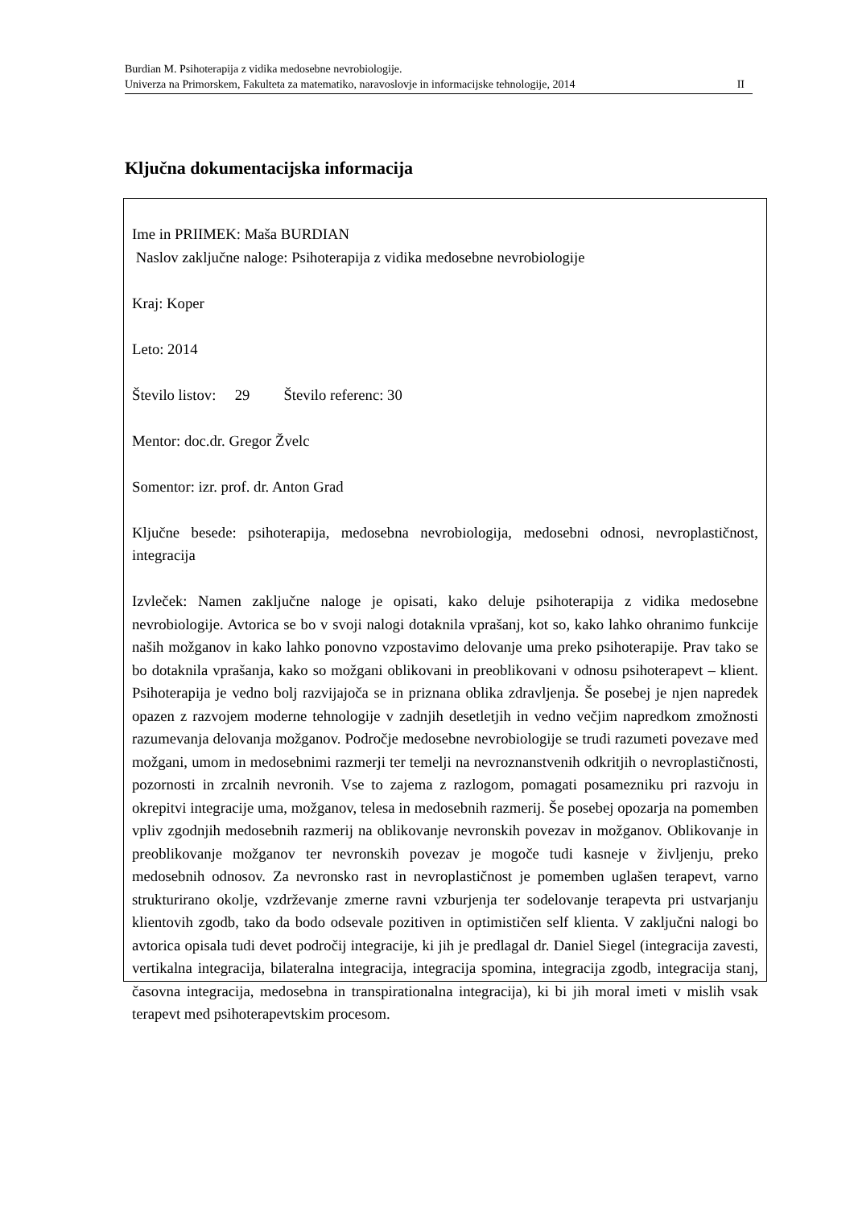Burdian M. Psihoterapija z vidika medosebne nevrobiologije.
Univerza na Primorskem, Fakulteta za matematiko, naravoslovje in informacijske tehnologije, 2014 II
Ključna dokumentacijska informacija
Ime in PRIIMEK: Maša BURDIAN
Naslov zaključne naloge: Psihoterapija z vidika medosebne nevrobiologije
Kraj: Koper
Leto: 2014
Število listov: 29 Število referenc: 30
Mentor: doc.dr. Gregor Žvelc
Somentor: izr. prof. dr. Anton Grad
Ključne besede: psihoterapija, medosebna nevrobiologija, medosebni odnosi, nevroplastičnost, integracija
Izvleček: Namen zaključne naloge je opisati, kako deluje psihoterapija z vidika medosebne nevrobiologije. Avtorica se bo v svoji nalogi dotaknila vprašanj, kot so, kako lahko ohranimo funkcije naših možganov in kako lahko ponovno vzpostavimo delovanje uma preko psihoterapije. Prav tako se bo dotaknila vprašanja, kako so možgani oblikovani in preoblikovani v odnosu psihoterapevt – klient. Psihoterapija je vedno bolj razvijajoča se in priznana oblika zdravljenja. Še posebej je njen napredek opazen z razvojem moderne tehnologije v zadnjih desetletjih in vedno večjim napredkom zmožnosti razumevanja delovanja možganov. Področje medosebne nevrobiologije se trudi razumeti povezave med možgani, umom in medosebnimi razmerji ter temelji na nevroznanstvenih odkritjih o nevroplastičnosti, pozornosti in zrcalnih nevronih. Vse to zajema z razlogom, pomagati posamezniku pri razvoju in okrepitvi integracije uma, možganov, telesa in medosebnih razmerij. Še posebej opozarja na pomemben vpliv zgodnjih medosebnih razmerij na oblikovanje nevronskih povezav in možganov. Oblikovanje in preoblikovanje možganov ter nevronskih povezav je mogoče tudi kasneje v življenju, preko medosebnih odnosov. Za nevronsko rast in nevroplastičnost je pomemben uglašen terapevt, varno strukturirano okolje, vzdrževanje zmerne ravni vzburjenja ter sodelovanje terapevta pri ustvarjanju klientovih zgodb, tako da bodo odsevale pozitiven in optimističen self klienta. V zaključni nalogi bo avtorica opisala tudi devet področij integracije, ki jih je predlagal dr. Daniel Siegel (integracija zavesti, vertikalna integracija, bilateralna integracija, integracija spomina, integracija zgodb, integracija stanj, časovna integracija, medosebna in transpirationalna integracija), ki bi jih moral imeti v mislih vsak terapevt med psihoterapevtskim procesom.